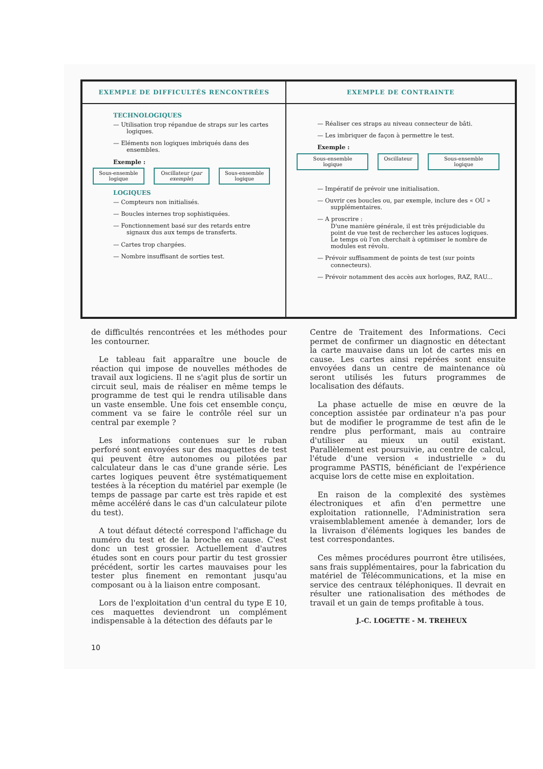| EXEMPLE DE DIFFICULTÉS RENCONTRÉES | EXEMPLE DE CONTRAINTE |
| --- | --- |
| TECHNOLOGIQUES — Utilisation trop répandue de straps sur les cartes logiques. — Eléments non logiques imbriqués dans des ensembles. Exemple : Sous-ensemble logique Oscillateur ( par exemple ) Sous-ensemble logique LOGIQUES — Compteurs non initialisés. — Boucles internes trop sophistiquées. — Fonctionnement basé sur des retards entre signaux dus aux temps de transferts. — Cartes trop chargées. — Nombre insuffisant de sorties test. | — Réaliser ces straps au niveau connecteur de bâti. — Les imbriquer de façon à permettre le test. Exemple : Sous-ensemble logique Oscillateur Sous-ensemble logique — Impératif de prévoir une initialisation. — Ouvrir ces boucles ou, par exemple, inclure des « OU » supplémentaires. — A proscrire : D'une manière générale, il est très préjudiciable du point de vue test de rechercher les astuces logiques. Le temps où l'on cherchait à optimiser le nombre de modules est révolu. — Prévoir suffisamment de points de test (sur points connecteurs). — Prévoir notamment des accès aux horloges, RAZ, RAU... |
de difficultés rencontrées et les méthodes pour les contourner.
Le tableau fait apparaître une boucle de réaction qui impose de nouvelles méthodes de travail aux logiciens. Il ne s'agit plus de sortir un circuit seul, mais de réaliser en même temps le programme de test qui le rendra utilisable dans un vaste ensemble. Une fois cet ensemble conçu, comment va se faire le contrôle réel sur un central par exemple ?
Les informations contenues sur le ruban perforé sont envoyées sur des maquettes de test qui peuvent être autonomes ou pilotées par calculateur dans le cas d'une grande série. Les cartes logiques peuvent être systématiquement testées à la réception du matériel par exemple (le temps de passage par carte est très rapide et est même accéléré dans le cas d'un calculateur pilote du test).
A tout défaut détecté correspond l'affichage du numéro du test et de la broche en cause. C'est donc un test grossier. Actuellement d'autres études sont en cours pour partir du test grossier précédent, sortir les cartes mauvaises pour les tester plus finement en remontant jusqu'au composant ou à la liaison entre composant.
Lors de l'exploitation d'un central du type E 10, ces maquettes deviendront un complément indispensable à la détection des défauts par le
Centre de Traitement des Informations. Ceci permet de confirmer un diagnostic en détectant la carte mauvaise dans un lot de cartes mis en cause. Les cartes ainsi repérées sont ensuite envoyées dans un centre de maintenance où seront utilisés les futurs programmes de localisation des défauts.
La phase actuelle de mise en œuvre de la conception assistée par ordinateur n'a pas pour but de modifier le programme de test afin de le rendre plus performant, mais au contraire d'utiliser au mieux un outil existant. Parallèlement est poursuivie, au centre de calcul, l'étude d'une version « industrielle » du programme PASTIS, bénéficiant de l'expérience acquise lors de cette mise en exploitation.
En raison de la complexité des systèmes électroniques et afin d'en permettre une exploitation rationnelle, l'Administration sera vraisemblablement amenée à demander, lors de la livraison d'éléments logiques les bandes de test correspondantes.
Ces mêmes procédures pourront être utilisées, sans frais supplémentaires, pour la fabrication du matériel de Télécommunications, et la mise en service des centraux téléphoniques. Il devrait en résulter une rationalisation des méthodes de travail et un gain de temps profitable à tous.
J.-C. LOGETTE - M. TREHEUX
10